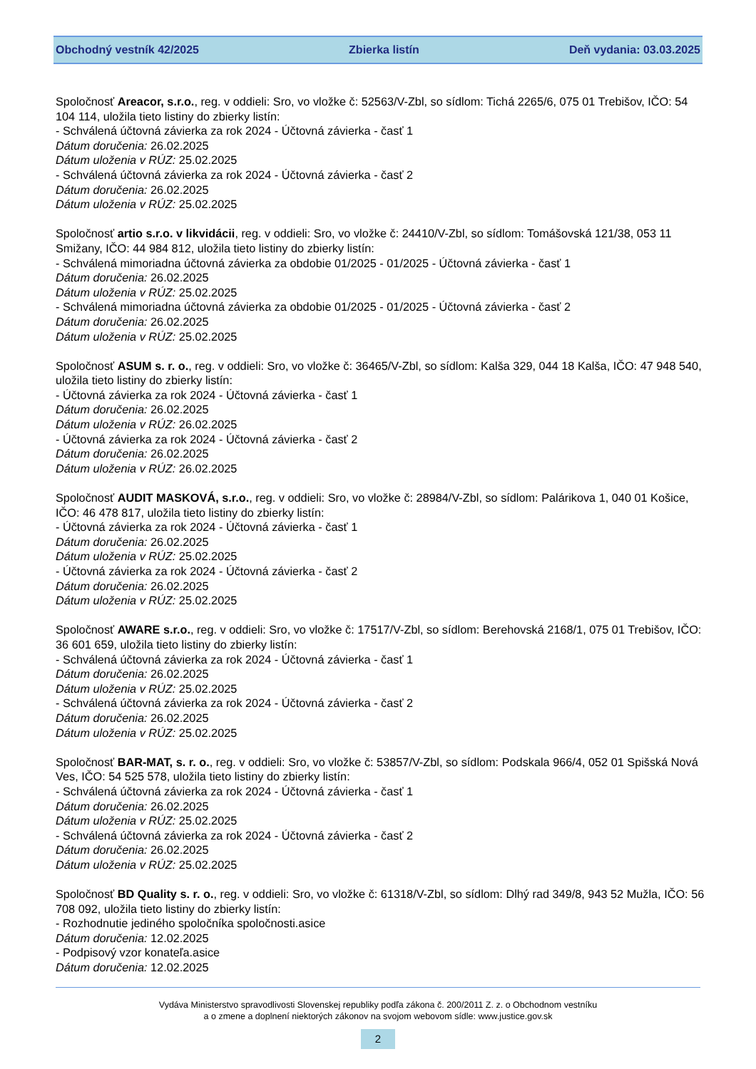Obchodný vestník 42/2025 Zbierka listín Deň vydania: 03.03.2025
Spoločnosť Areacor, s.r.o., reg. v oddieli: Sro, vo vložke č: 52563/V-Zbl, so sídlom: Tichá 2265/6, 075 01 Trebišov, IČO: 54 104 114, uložila tieto listiny do zbierky listín:
- Schválená účtovná závierka za rok 2024 - Účtovná závierka - časť 1
Dátum doručenia: 26.02.2025
Dátum uloženia v RÚZ: 25.02.2025
- Schválená účtovná závierka za rok 2024 - Účtovná závierka - časť 2
Dátum doručenia: 26.02.2025
Dátum uloženia v RÚZ: 25.02.2025
Spoločnosť artio s.r.o. v likvidácii, reg. v oddieli: Sro, vo vložke č: 24410/V-Zbl, so sídlom: Tomášovská 121/38, 053 11 Smižany, IČO: 44 984 812, uložila tieto listiny do zbierky listín:
- Schválená mimoriadna účtovná závierka za obdobie 01/2025 - 01/2025 - Účtovná závierka - časť 1
Dátum doručenia: 26.02.2025
Dátum uloženia v RÚZ: 25.02.2025
- Schválená mimoriadna účtovná závierka za obdobie 01/2025 - 01/2025 - Účtovná závierka - časť 2
Dátum doručenia: 26.02.2025
Dátum uloženia v RÚZ: 25.02.2025
Spoločnosť ASUM s. r. o., reg. v oddieli: Sro, vo vložke č: 36465/V-Zbl, so sídlom: Kalša 329, 044 18 Kalša, IČO: 47 948 540, uložila tieto listiny do zbierky listín:
- Účtovná závierka za rok 2024 - Účtovná závierka - časť 1
Dátum doručenia: 26.02.2025
Dátum uloženia v RÚZ: 26.02.2025
- Účtovná závierka za rok 2024 - Účtovná závierka - časť 2
Dátum doručenia: 26.02.2025
Dátum uloženia v RÚZ: 26.02.2025
Spoločnosť AUDIT MASKOVÁ, s.r.o., reg. v oddieli: Sro, vo vložke č: 28984/V-Zbl, so sídlom: Palárikova 1, 040 01 Košice, IČO: 46 478 817, uložila tieto listiny do zbierky listín:
- Účtovná závierka za rok 2024 - Účtovná závierka - časť 1
Dátum doručenia: 26.02.2025
Dátum uloženia v RÚZ: 25.02.2025
- Účtovná závierka za rok 2024 - Účtovná závierka - časť 2
Dátum doručenia: 26.02.2025
Dátum uloženia v RÚZ: 25.02.2025
Spoločnosť AWARE s.r.o., reg. v oddieli: Sro, vo vložke č: 17517/V-Zbl, so sídlom: Berehovská 2168/1, 075 01 Trebišov, IČO: 36 601 659, uložila tieto listiny do zbierky listín:
- Schválená účtovná závierka za rok 2024 - Účtovná závierka - časť 1
Dátum doručenia: 26.02.2025
Dátum uloženia v RÚZ: 25.02.2025
- Schválená účtovná závierka za rok 2024 - Účtovná závierka - časť 2
Dátum doručenia: 26.02.2025
Dátum uloženia v RÚZ: 25.02.2025
Spoločnosť BAR-MAT, s. r. o., reg. v oddieli: Sro, vo vložke č: 53857/V-Zbl, so sídlom: Podskala 966/4, 052 01 Spišská Nová Ves, IČO: 54 525 578, uložila tieto listiny do zbierky listín:
- Schválená účtovná závierka za rok 2024 - Účtovná závierka - časť 1
Dátum doručenia: 26.02.2025
Dátum uloženia v RÚZ: 25.02.2025
- Schválená účtovná závierka za rok 2024 - Účtovná závierka - časť 2
Dátum doručenia: 26.02.2025
Dátum uloženia v RÚZ: 25.02.2025
Spoločnosť BD Quality s. r. o., reg. v oddieli: Sro, vo vložke č: 61318/V-Zbl, so sídlom: Dlhý rad 349/8, 943 52 Mužla, IČO: 56 708 092, uložila tieto listiny do zbierky listín:
- Rozhodnutie jediného spoločníka spoločnosti.asice
Dátum doručenia: 12.02.2025
- Podpisový vzor konateľa.asice
Dátum doručenia: 12.02.2025
Vydáva Ministerstvo spravodlivosti Slovenskej republiky podľa zákona č. 200/2011 Z. z. o Obchodnom vestníku
a o zmene a doplnení niektorých zákonov na svojom webovom sídle: www.justice.gov.sk
2